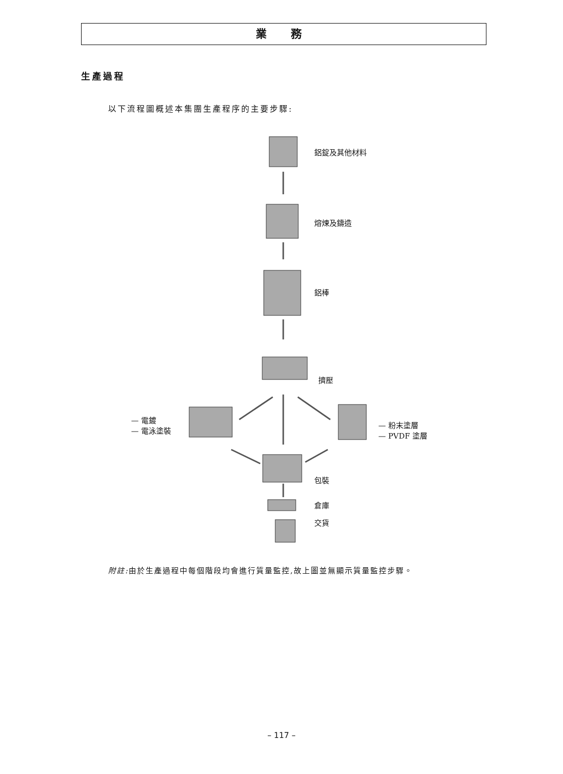業 務
生產過程
以下流程圖概述本集團生產程序的主要步驟:
鋁錠及其他材料
熔煉及鑄造
鋁棒
擠壓
— 電鍍
— 電泳塗裝
— 粉末塗層
— PVDF 塗層
包裝
倉庫
交貨
附註: 由於生產過程中每個階段均會進行質量監控,故上圖並無顯示質量監控步驟。
– 117 –